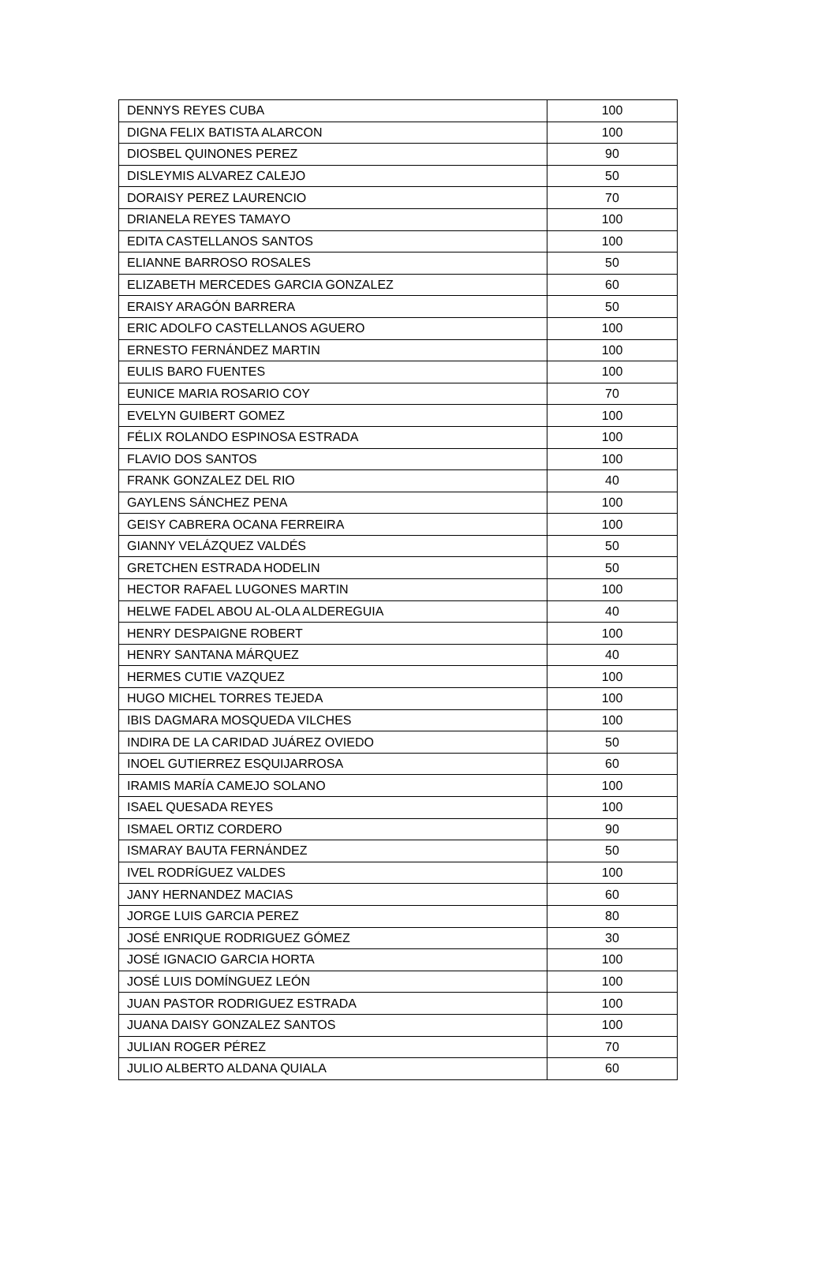| DENNYS REYES CUBA | 100 |
| DIGNA FELIX BATISTA ALARCON | 100 |
| DIOSBEL QUINONES PEREZ | 90 |
| DISLEYMIS ALVAREZ CALEJO | 50 |
| DORAISY PEREZ LAURENCIO | 70 |
| DRIANELA REYES TAMAYO | 100 |
| EDITA CASTELLANOS SANTOS | 100 |
| ELIANNE BARROSO ROSALES | 50 |
| ELIZABETH MERCEDES GARCIA GONZALEZ | 60 |
| ERAISY ARAGÓN BARRERA | 50 |
| ERIC ADOLFO CASTELLANOS AGUERO | 100 |
| ERNESTO FERNÁNDEZ MARTIN | 100 |
| EULIS BARO FUENTES | 100 |
| EUNICE MARIA ROSARIO COY | 70 |
| EVELYN GUIBERT GOMEZ | 100 |
| FÉLIX ROLANDO ESPINOSA ESTRADA | 100 |
| FLAVIO DOS SANTOS | 100 |
| FRANK GONZALEZ DEL RIO | 40 |
| GAYLENS SÁNCHEZ PENA | 100 |
| GEISY CABRERA OCANA FERREIRA | 100 |
| GIANNY VELÁZQUEZ VALDÉS | 50 |
| GRETCHEN ESTRADA HODELIN | 50 |
| HECTOR RAFAEL LUGONES MARTIN | 100 |
| HELWE FADEL ABOU AL-OLA ALDEREGUIA | 40 |
| HENRY DESPAIGNE ROBERT | 100 |
| HENRY SANTANA MÁRQUEZ | 40 |
| HERMES CUTIE VAZQUEZ | 100 |
| HUGO MICHEL TORRES TEJEDA | 100 |
| IBIS DAGMARA MOSQUEDA VILCHES | 100 |
| INDIRA DE LA CARIDAD JUÁREZ OVIEDO | 50 |
| INOEL GUTIERREZ ESQUIJARROSA | 60 |
| IRAMIS MARÍA CAMEJO SOLANO | 100 |
| ISAEL QUESADA REYES | 100 |
| ISMAEL ORTIZ CORDERO | 90 |
| ISMARAY BAUTA FERNÁNDEZ | 50 |
| IVEL RODRÍGUEZ VALDES | 100 |
| JANY HERNANDEZ MACIAS | 60 |
| JORGE LUIS GARCIA PEREZ | 80 |
| JOSÉ ENRIQUE RODRIGUEZ GÓMEZ | 30 |
| JOSÉ IGNACIO GARCIA HORTA | 100 |
| JOSÉ LUIS DOMÍNGUEZ LEÓN | 100 |
| JUAN PASTOR RODRIGUEZ ESTRADA | 100 |
| JUANA DAISY GONZALEZ SANTOS | 100 |
| JULIAN ROGER PÉREZ | 70 |
| JULIO ALBERTO ALDANA QUIALA | 60 |